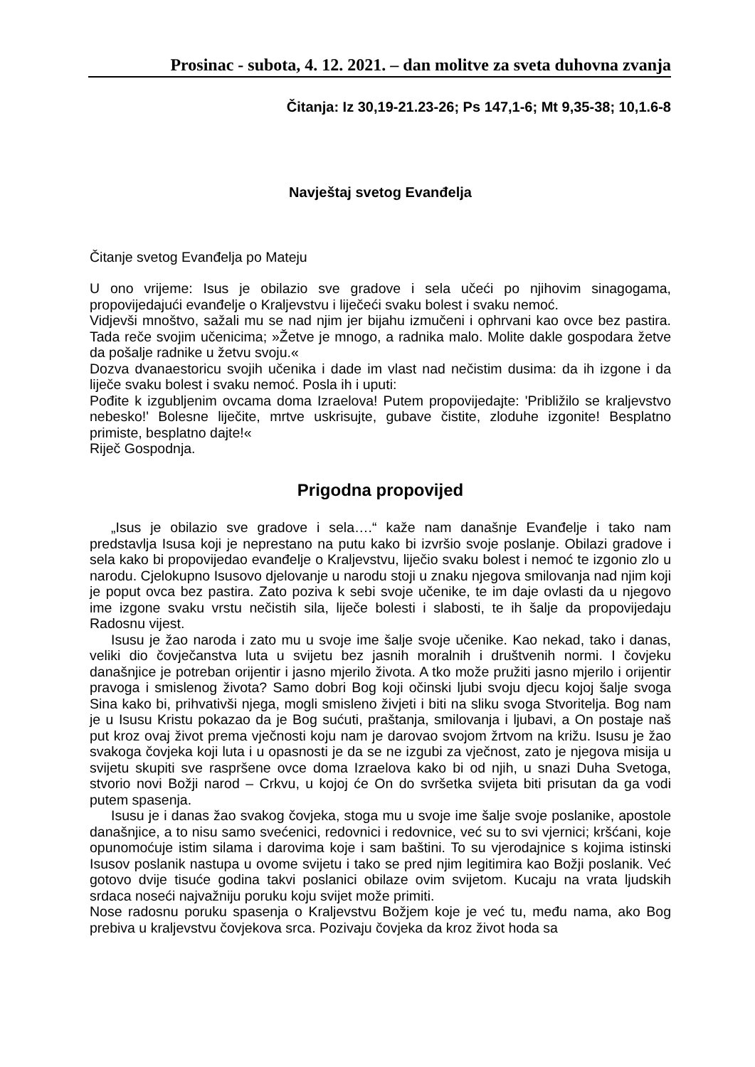Prosinac - subota, 4. 12. 2021. – dan molitve za sveta duhovna zvanja
Čitanja: Iz 30,19-21.23-26; Ps 147,1-6; Mt 9,35-38; 10,1.6-8
Navještaj svetog Evanđelja
Čitanje svetog Evanđelja po Mateju
U ono vrijeme: Isus je obilazio sve gradove i sela učeći po njihovim sinagogama, propovijedajući evanđelje o Kraljevstvu i liječeći svaku bolest i svaku nemoć.
Vidjevši mnoštvo, sažali mu se nad njim jer bijahu izmučeni i ophrvani kao ovce bez pastira. Tada reče svojim učenicima; »Žetve je mnogo, a radnika malo. Molite dakle gospodara žetve da pošalje radnike u žetvu svoju.«
Dozva dvanaestoricu svojih učenika i dade im vlast nad nečistim dusima: da ih izgone i da liječe svaku bolest i svaku nemoć. Posla ih i uputi:
Pođite k izgubljenim ovcama doma Izraelova! Putem propovijedajte: 'Približilo se kraljevstvo nebesko!' Bolesne liječite, mrtve uskrisujte, gubave čistite, zloduhe izgonite! Besplatno primiste, besplatno dajte!«
Riječ Gospodnja.
Prigodna propovijed
„Isus je obilazio sve gradove i sela….“ kaže nam današnje Evanđelje i tako nam predstavlja Isusa koji je neprestano na putu kako bi izvršio svoje poslanje. Obilazi gradove i sela kako bi propovijedao evanđelje o Kraljevstvu, liječio svaku bolest i nemoć te izgonio zlo u narodu. Cjelokupno Isusovo djelovanje u narodu stoji u znaku njegova smilovanja nad njim koji je poput ovca bez pastira. Zato poziva k sebi svoje učenike, te im daje ovlasti da u njegovo ime izgone svaku vrstu nečistih sila, liječe bolesti i slabosti, te ih šalje da propovijedaju Radosnu vijest.
Isusu je žao naroda i zato mu u svoje ime šalje svoje učenike. Kao nekad, tako i danas, veliki dio čovječanstva luta u svijetu bez jasnih moralnih i društvenih normi. I čovjeku današnjice je potreban orijentir i jasno mjerilo života. A tko može pružiti jasno mjerilo i orijentir pravoga i smislenog života? Samo dobri Bog koji očinski ljubi svoju djecu kojoj šalje svoga Sina kako bi, prihvativši njega, mogli smisleno živjeti i biti na sliku svoga Stvoritelja. Bog nam je u Isusu Kristu pokazao da je Bog sućuti, praštanja, smilovanja i ljubavi, a On postaje naš put kroz ovaj život prema vječnosti koju nam je darovao svojom žrtvom na križu. Isusu je žao svakoga čovjeka koji luta i u opasnosti je da se ne izgubi za vječnost, zato je njegova misija u svijetu skupiti sve raspršene ovce doma Izraelova kako bi od njih, u snazi Duha Svetoga, stvorio novi Božji narod – Crkvu, u kojoj će On do svršetka svijeta biti prisutan da ga vodi putem spasenja.
Isusu je i danas žao svakog čovjeka, stoga mu u svoje ime šalje svoje poslanike, apostole današnjice, a to nisu samo svećenici, redovnici i redovnice, već su to svi vjernici; kršćani, koje opunomoćuje istim silama i darovima koje i sam baštini. To su vjerodajnice s kojima istinski Isusov poslanik nastupa u ovome svijetu i tako se pred njim legitimira kao Božji poslanik. Već gotovo dvije tisuće godina takvi poslanici obilaze ovim svijetom. Kucaju na vrata ljudskih srdaca noseći najvažniju poruku koju svijet može primiti.
Nose radosnu poruku spasenja o Kraljevstvu Božjem koje je već tu, među nama, ako Bog prebiva u kraljevstvu čovjekova srca. Pozivaju čovjeka da kroz život hoda sa